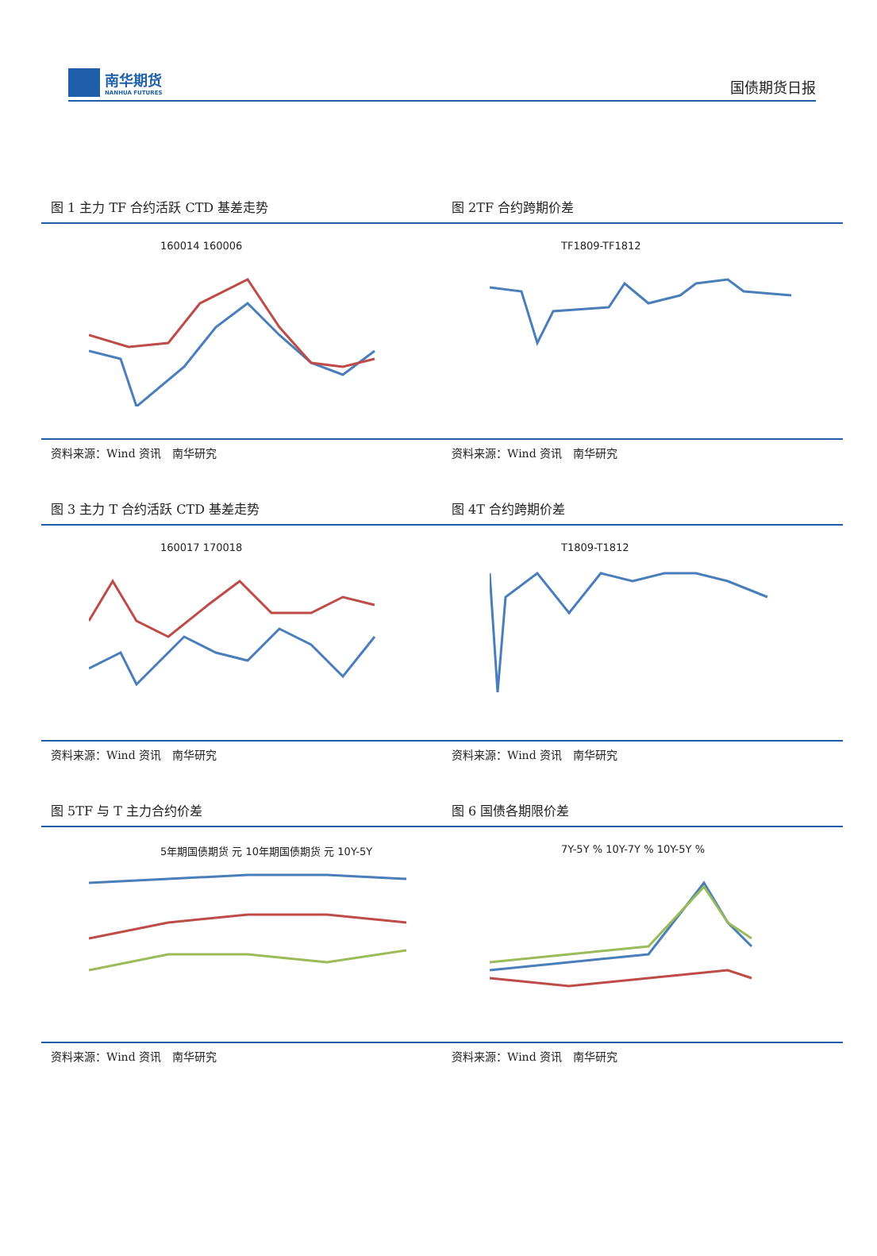南华期货
NANHUA FUTURES
国债期货日报
图 1 主力 TF 合约活跃 CTD 基差走势
160014 160006
资料来源：Wind 资讯　南华研究
图 2TF 合约跨期价差
TF1809-TF1812
资料来源：Wind 资讯　南华研究
图 3 主力 T 合约活跃 CTD 基差走势
160017 170018
资料来源：Wind 资讯　南华研究
图 4T 合约跨期价差
T1809-T1812
资料来源：Wind 资讯　南华研究
图 5TF 与 T 主力合约价差
5年期国债期货 元 10年期国债期货 元 10Y-5Y
资料来源：Wind 资讯　南华研究
图 6 国债各期限价差
7Y-5Y % 10Y-7Y % 10Y-5Y %
资料来源：Wind 资讯　南华研究